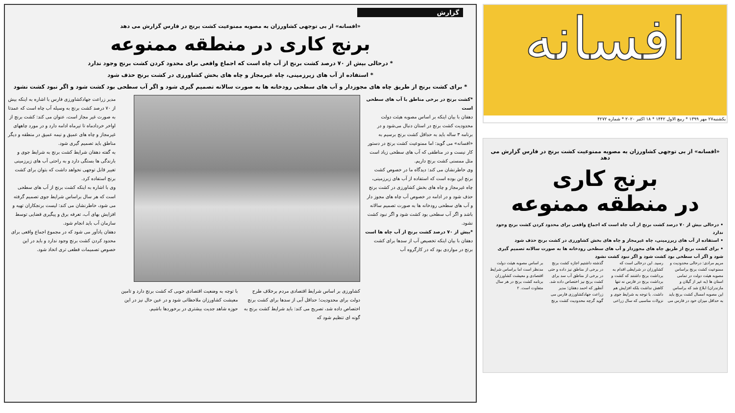گزارش
«افسانه» از بی توجهی کشاورزان به مصوبه ممنوعیت کشت برنج در فارس گزارش می دهد
برنج کاری در منطقه ممنوعه
* درحالی بیش از ۷۰ درصد کشت برنج از آب چاه است که اجماع واقعی برای محدود کردن کشت برنج وجود ندارد
* استفاده از آب های زیرزمینی، چاه غیرمجاز و چاه های بخش کشاورزی در کشت برنج حذف شود
* برای کشت برنج از طریق چاه های مجوزدار و آب های سطحی رودخانه ها به صورت سالانه تصمیم گیری شود و اگر آب سطحی بود کشت شود و اگر نبود کشت نشود
*کشت برنج در برخی مناطق با آب های سطحی است
دهقان با بیان اینکه بر اساس مصوبه هیئت دولت محدودیت کشت برنج در استان دنبال می‌شود و در برنامه ۳ ساله باید به حداقل کشت برنج برسیم به «افسانه» می گوید: اما ممنوعیت کشت برنج در دستور کار نیست و در مناطقی که آب های سطحی زیاد است مثل ممسنی کشت برنج داریم.
وی خاطرنشان می کند: دیدگاه ما در خصوص کشت برنج این بوده است که استفاده از آب های زیرزمینی، چاه غیرمجاز و چاه های بخش کشاورزی در کشت برنج حذف شود و در ادامه در خصوص آب چاه های مجوز دار و آب های سطحی رودخانه ها به صورت تصمیم سالانه باشد و اگر آب سطحی بود کشت شود و اگر نبود کشت نشود.
*بیش از ۷۰ درصد کشت برنج از آب چاه ها است
دهقان با بیان اینکه تخصیص آب از سدها برای کشت برنج در مواردی بود که در کارگروه آب
کشاورزی بر اساس شرایط اقتصادی مردم برخلاف طرح دولت برای محدودیت؛ حداقل آبی از سدها برای کشت برنج اختصاص داده شد، تصریح می کند: باید شرایط کشت برنج به گونه ای تنظیم شود که
با توجه به وضعیت اقتصادی خوبی که کشت برنج دارد و تامین معیشت کشاورزان ملاحظاتی شود و در عین حال نیز در این حوزه شاهد جدیت بیشتری در برخوردها باشیم.
مدیر زراعت جهادکشاورزی فارس با اشاره به اینکه بیش از ۷۰ درصد کشت برنج به وسیله آب چاه است که عمدتا به صورت غیر مجاز است، عنوان می کند: کشت برنج از اواخر خردادماه تا تیرماه ادامه دارد و در مورد چاههای غیرمجاز و چاه های عمیق و نیمه عمیق در منطقه و دیگر مناطق باید تصمیم گیری شود.
به گفته دهقان شرایط کشت برنج به شرایط جوی و بارندگی ها بستگی دارد و به راحتی آب های زیرزمینی تغییر قابل توجهی نخواهد داشت که بتوان برای کشت برنج استفاده کرد.
وی با اشاره به اینکه کشت برنج از آب های سطحی است که هر سال براساس شرایط جوی تصمیم گرفته می شود، خاطرنشان می کند: لیست برنجکاران تهیه و افزایش بهای آب، تعرفه برق و پیگیری قضایی توسط سازمان آب باید انجام شود.
دهقان یادآور می شود که در مجموع اجماع واقعی برای محدود کردن کشت برنج وجود ندارد و باید در این خصوص تصمیمات قطعی تری اتخاذ شود.
افسانه
یکشنبه۲۷ مهر ۱۳۹۹ * ربیع الاول ۱۴۴۲ * ۱۸ اکتبر ۲۰۲۰ * شماره ۴۲۷۲
«افسانه» از بی توجهی کشاورزان به مصوبه ممنوعیت کشت برنج در فارس گزارش می دهد
برنج کاری
در منطقه ممنوعه
• درحالی بیش از ۷۰ درصد کشت برنج از آب چاه است که اجماع واقعی برای محدود کردن کشت برنج وجود ندارد
• استفاده از آب های زیرزمینی، چاه غیرمجاز و چاه های بخش کشاورزی در کشت برنج حذف شود
• برای کشت برنج از طریق چاه های مجوزدار و آب های سطحی رودخانه ها به صورت سالانه تصمیم گیری شود و اگر آب سطحی بود کشت شود و اگر نبود کشت نشود
مریم مرادی: درحالی محدودیت و ممنوعیت کشت برنج براساس مصوبه هیئت دولت در تمامی استان ها (به غیر از گیلان و مازندران) ابلاغ شد که براساس این مصوبه امسال کشت برنج باید به حداقل میزان خود در فارس می رسید. این درحالی است که کشاورزان در شرایطی اقدام به برداشت برنج داشتند که کشت و برداشت برنج در فارس نه تنها کاهش نداشت بلکه افزایش هم داشت. با توجه به شرایط جوی و نزولات مناسبی که سال زراعی گذشته داشتیم اجازه کشت برنج در برخی از مناطق نیز داده و حتی در برخی از مناطق آب سد برای کشت برنج نیز اختصاص داده شد. آنطور که احمد دهقان؛ مدیر زراعت جهادکشاورزی فارس می گوید گرچه محدودیت کشت برنج بر اساس مصوبه هیئت دولت مدنظر است اما براساس شرایط اقتصادی و معیشت کشاورزان برنامه کشت برنج در هر سال متفاوت است. ۲